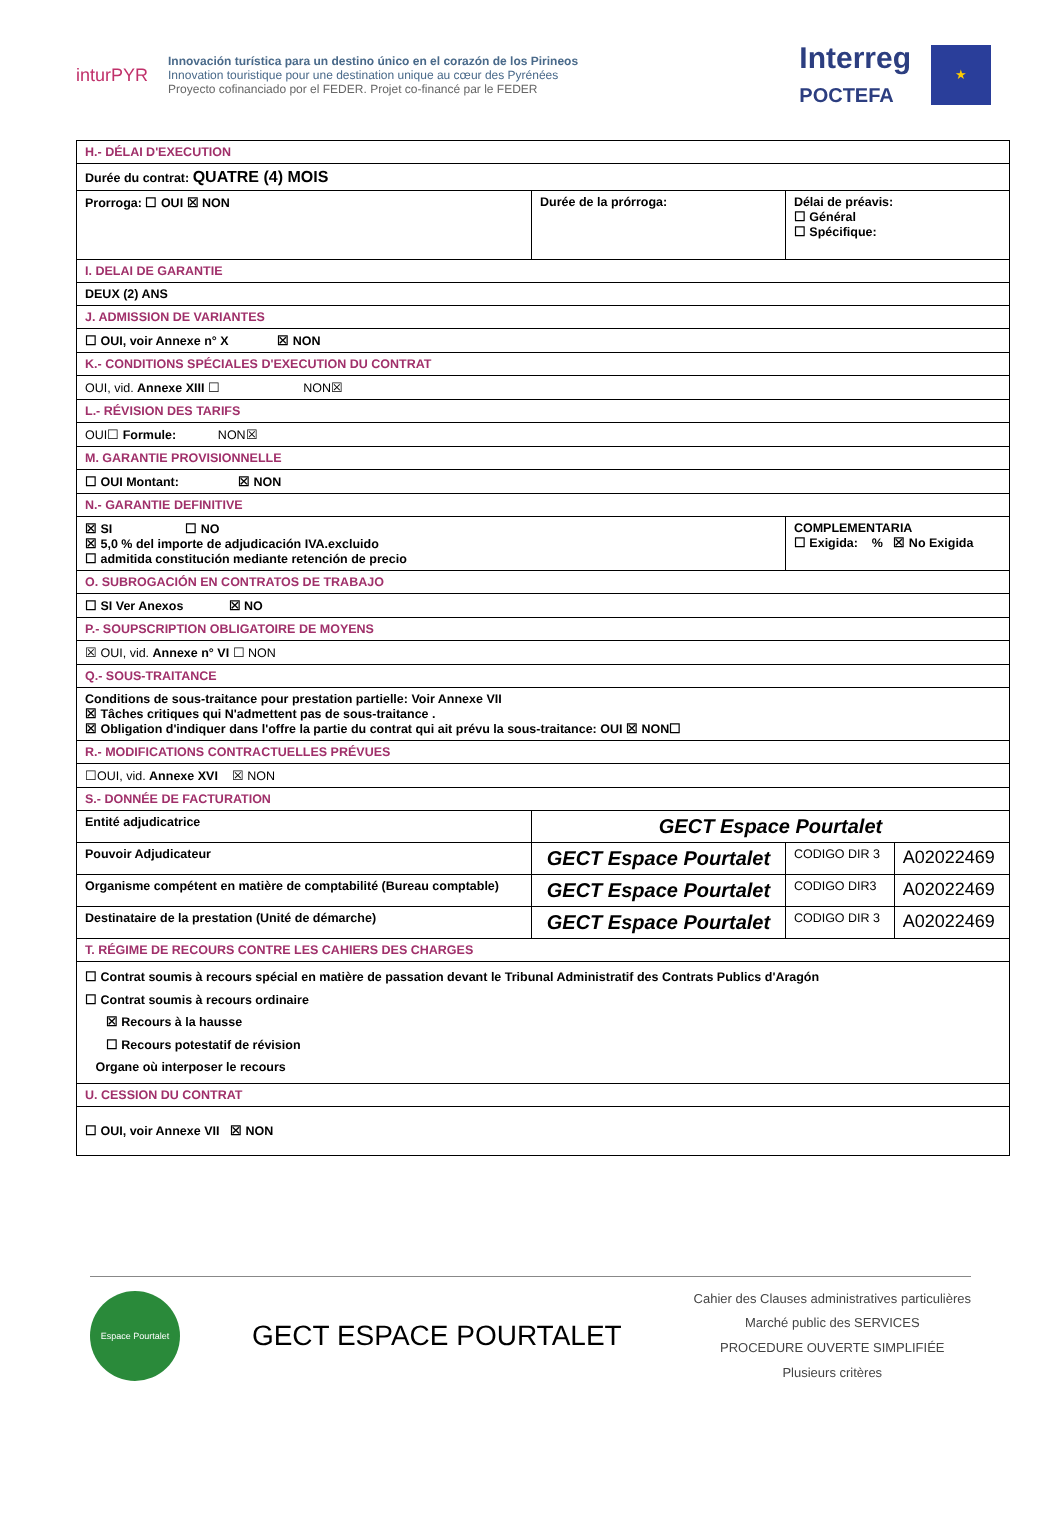inturPYR
Innovación turística para un destino único en el corazón de los Pirineos
Innovation touristique pour une destination unique au cœur des Pyrénées
Proyecto cofinanciado por el FEDER. Projet co-financé par le FEDER
Interreg
POCTEFA
★
| H.- DÉLAI D'EXECUTION | | | |
| Durée du contrat: QUATRE (4) MOIS | | | |
| Prorroga: ☐ OUI ☒ NON | Durée de la prórroga: | Délai de préavis: ☐ Général ☐ Spécifique: | |
| I. DELAI DE GARANTIE | | | |
| DEUX (2) ANS | | | |
| J. ADMISSION DE VARIANTES | | | |
| ☐ OUI, voir Annexe n° X ☒ NON | | | |
| K.- CONDITIONS SPÉCIALES D'EXECUTION DU CONTRAT | | | |
| OUI, vid. Annexe XIII ☐ NON☒ | | | |
| L.- RÉVISION DES TARIFS | | | |
| OUI☐ Formule: NON☒ | | | |
| M. GARANTIE PROVISIONNELLE | | | |
| ☐ OUI Montant: ☒ NON | | | |
| N.- GARANTIE DEFINITIVE | | | |
| ☒ SI ☐ NO ☒ 5,0 % del importe de adjudicación IVA.excluido ☐ admitida constitución mediante retención de precio | | COMPLEMENTARIA ☐ Exigida: % ☒ No Exigida | |
| O. SUBROGACIÓN EN CONTRATOS DE TRABAJO | | | |
| ☐ SI Ver Anexos ☒ NO | | | |
| P.- SOUPSCRIPTION OBLIGATOIRE DE MOYENS | | | |
| ☒ OUI, vid. Annexe n° VI ☐ NON | | | |
| Q.- SOUS-TRAITANCE | | | |
| Conditions de sous-traitance pour prestation partielle: Voir Annexe VII ☒ Tâches critiques qui N'admettent pas de sous-traitance . ☒ Obligation d'indiquer dans l'offre la partie du contrat qui ait prévu la sous-traitance: OUI ☒ NON☐ | | | |
| R.- MODIFICATIONS CONTRACTUELLES PRÉVUES | | | |
| ☐OUI, vid. Annexe XVI ☒ NON | | | |
| S.- DONNÉE DE FACTURATION | | | |
| Entité adjudicatrice | GECT Espace Pourtalet | | |
| Pouvoir Adjudicateur | GECT Espace Pourtalet | CODIGO DIR 3 | A02022469 |
| Organisme compétent en matière de comptabilité (Bureau comptable) | GECT Espace Pourtalet | CODIGO DIR3 | A02022469 |
| Destinataire de la prestation (Unité de démarche) | GECT Espace Pourtalet | CODIGO DIR 3 | A02022469 |
| T. RÉGIME DE RECOURS CONTRE LES CAHIERS DES CHARGES | | | |
| ☐ Contrat soumis à recours spécial en matière de passation devant le Tribunal Administratif des Contrats Publics d'Aragón ☐ Contrat soumis à recours ordinaire ☒ Recours à la hausse ☐ Recours potestatif de révision Organe où interposer le recours | | | |
| U. CESSION DU CONTRAT | | | |
| ☐ OUI, voir Annexe VII ☒ NON | | | |
Espace Pourtalet
GECT ESPACE POURTALET
Cahier des Clauses administratives particulières
Marché public des SERVICES
PROCEDURE OUVERTE SIMPLIFIÉE
Plusieurs critères